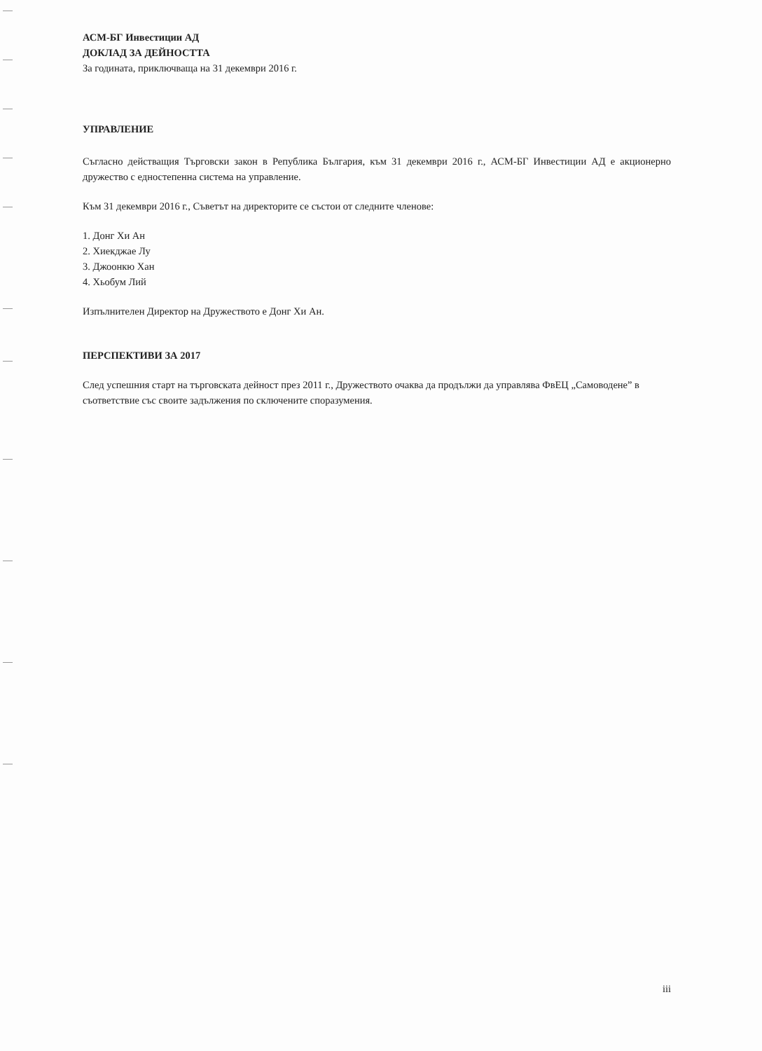АСМ-БГ Инвестиции АД
ДОКЛАД ЗА ДЕЙНОСТТА
За годината, приключваща на 31 декември 2016 г.
УПРАВЛЕНИЕ
Съгласно действащия Търговски закон в Република България, към 31 декември 2016 г., АСМ-БГ Инвестиции АД е акционерно дружество с едностепенна система на управление.
Към 31 декември 2016 г., Съветът на директорите се състои от следните членове:
1. Донг Хи Ан
2. Хиекджае Лу
3. Джоонкю Хан
4. Хьобум Лий
Изпълнителен Директор на Дружеството е Донг Хи Ан.
ПЕРСПЕКТИВИ ЗА 2017
След успешния старт на търговската дейност през 2011 г., Дружеството очаква да продължи да управлява ФвЕЦ „Самоводене” в съответствие със своите задължения по сключените споразумения.
iii